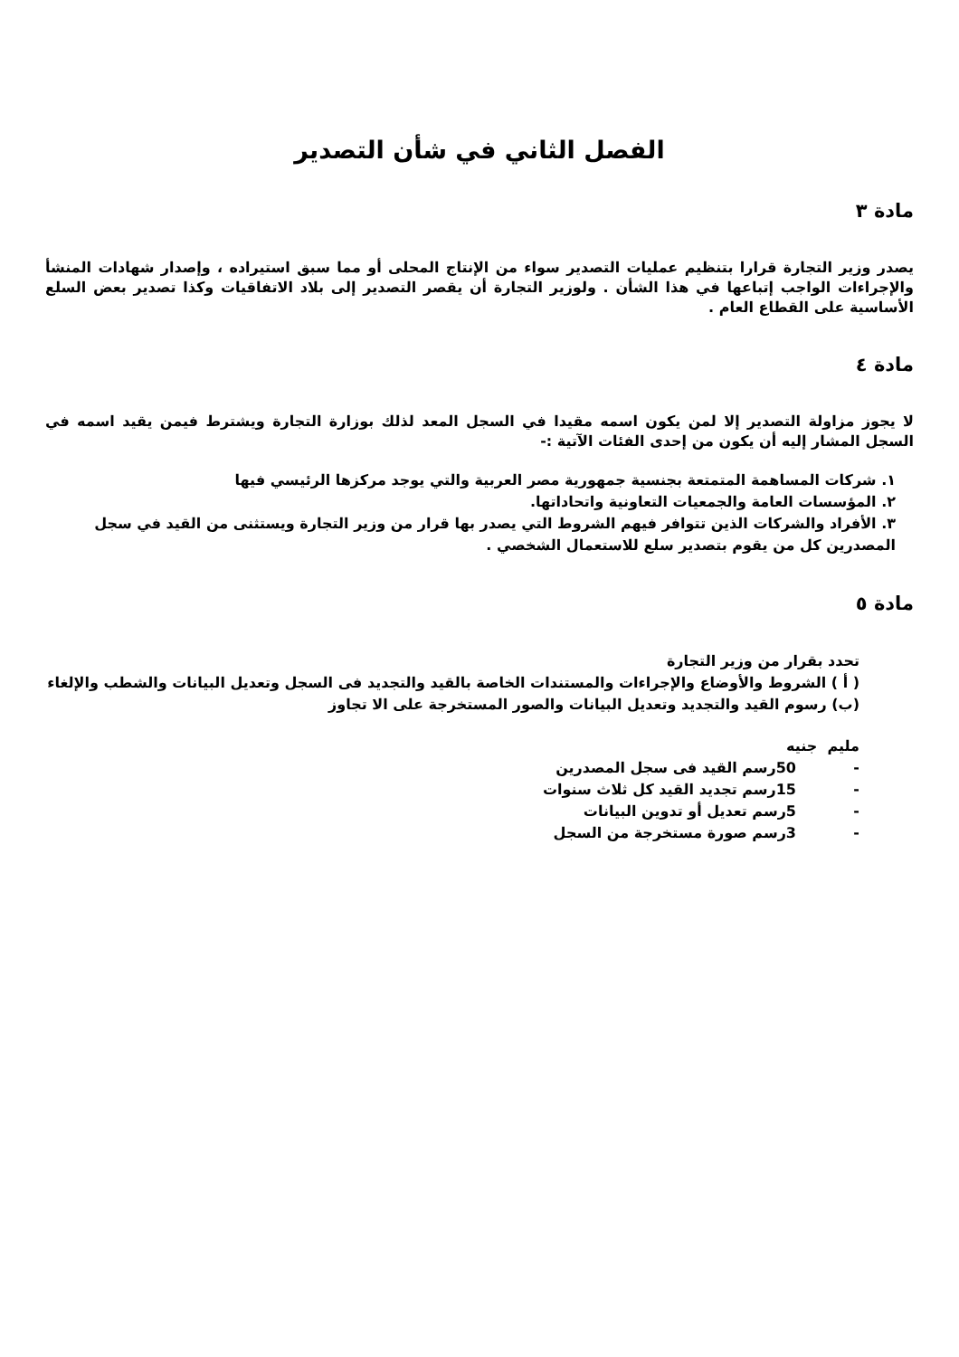الفصل الثاني في شأن التصدير
مادة ٣
يصدر وزير التجارة قرارا بتنظيم عمليات التصدير سواء من الإنتاج المحلى أو مما سبق استيراده ، وإصدار شهادات المنشأ والإجراءات الواجب إتباعها في هذا الشأن . ولوزير التجارة أن يقصر التصدير إلى بلاد الاتفاقيات وكذا تصدير بعض السلع الأساسية على القطاع العام .
مادة ٤
لا يجوز مزاولة التصدير إلا لمن يكون اسمه مقيدا في السجل المعد لذلك بوزارة التجارة ويشترط فيمن يقيد اسمه في السجل المشار إليه أن يكون من إحدى الفئات الآتية :-
١. شركات المساهمة المتمتعة بجنسية جمهورية مصر العربية والتي يوجد مركزها الرئيسي فيها
٢. المؤسسات العامة والجمعيات التعاونية واتحاداتها.
٣. الأفراد والشركات الذين تتوافر فيهم الشروط التي يصدر بها قرار من وزير التجارة ويستثنى من القيد في سجل المصدرين كل من يقوم بتصدير سلع للاستعمال الشخصي .
مادة ٥
تحدد بقرار من وزير التجارة
( أ ) الشروط والأوضاع والإجراءات والمستندات الخاصة بالقيد والتجديد فى السجل وتعديل البيانات والشطب والإلغاء
(ب) رسوم القيد والتجديد وتعديل البيانات والصور المستخرجة على الا تجاوز
مليم جنيه
- 50رسم القيد فى سجل المصدرين
- 15رسم تجديد القيد كل ثلاث سنوات
- 5رسم تعديل أو تدوين البيانات
- 3رسم صورة مستخرجة من السجل